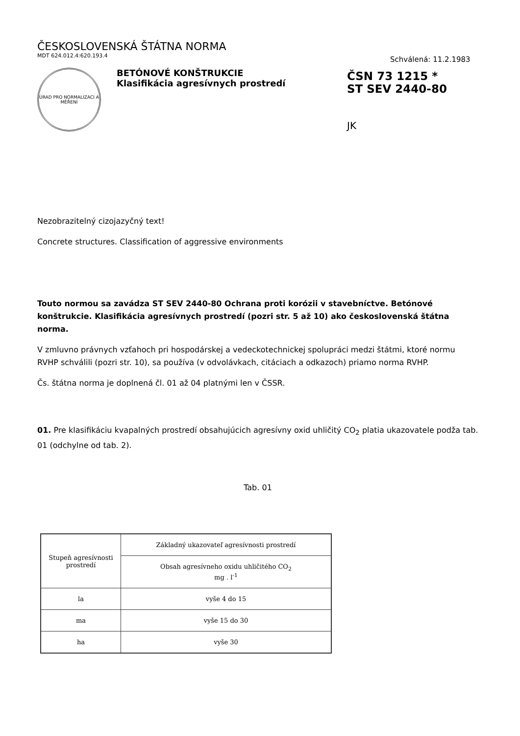ČESKOSLOVENSKÁ ŠTÁTNA NORMA
MDT 624.012.4:620.193.4
Schválená: 11.2.1983
ÚRAD PRO NORMALIZACI A MĚŘENÍ
BETÓNOVÉ KONŠTRUKCIE
Klasifikácia agresívnych prostredí
ČSN 73 1215 *
ST SEV 2440-80
JK
Nezobrazitelný cizojazyčný text!
Concrete structures. Classification of aggressive environments
Touto normou sa zavádza ST SEV 2440-80 Ochrana proti korózii v stavebníctve. Betónové konštrukcie. Klasifikácia agresívnych prostredí (pozri str. 5 až 10) ako československá štátna norma.
V zmluvno právnych vzťahoch pri hospodárskej a vedeckotechnickej spolupráci medzi štátmi, ktoré normu RVHP schválili (pozri str. 10), sa používa (v odvolávkach, citáciach a odkazoch) priamo norma RVHP.
Čs. štátna norma je doplnená čl. 01 až 04 platnými len v ČSSR.
01. Pre klasifikáciu kvapalných prostredí obsahujúcich agresívny oxid uhličitý CO<sub>2</sub> platia ukazovatele podža tab. 01 (odchylne od tab. 2).
Tab. 01
| Stupeň agresívnosti prostredí | Základný ukazovateľ agresívnosti prostredí |
| --- | --- |
| | Obsah agresívneho oxidu uhličitého CO<sub>2</sub> mg . l<sup>-1</sup> |
| la | vyše 4 do 15 |
| ma | vyše 15 do 30 |
| ha | vyše 30 |